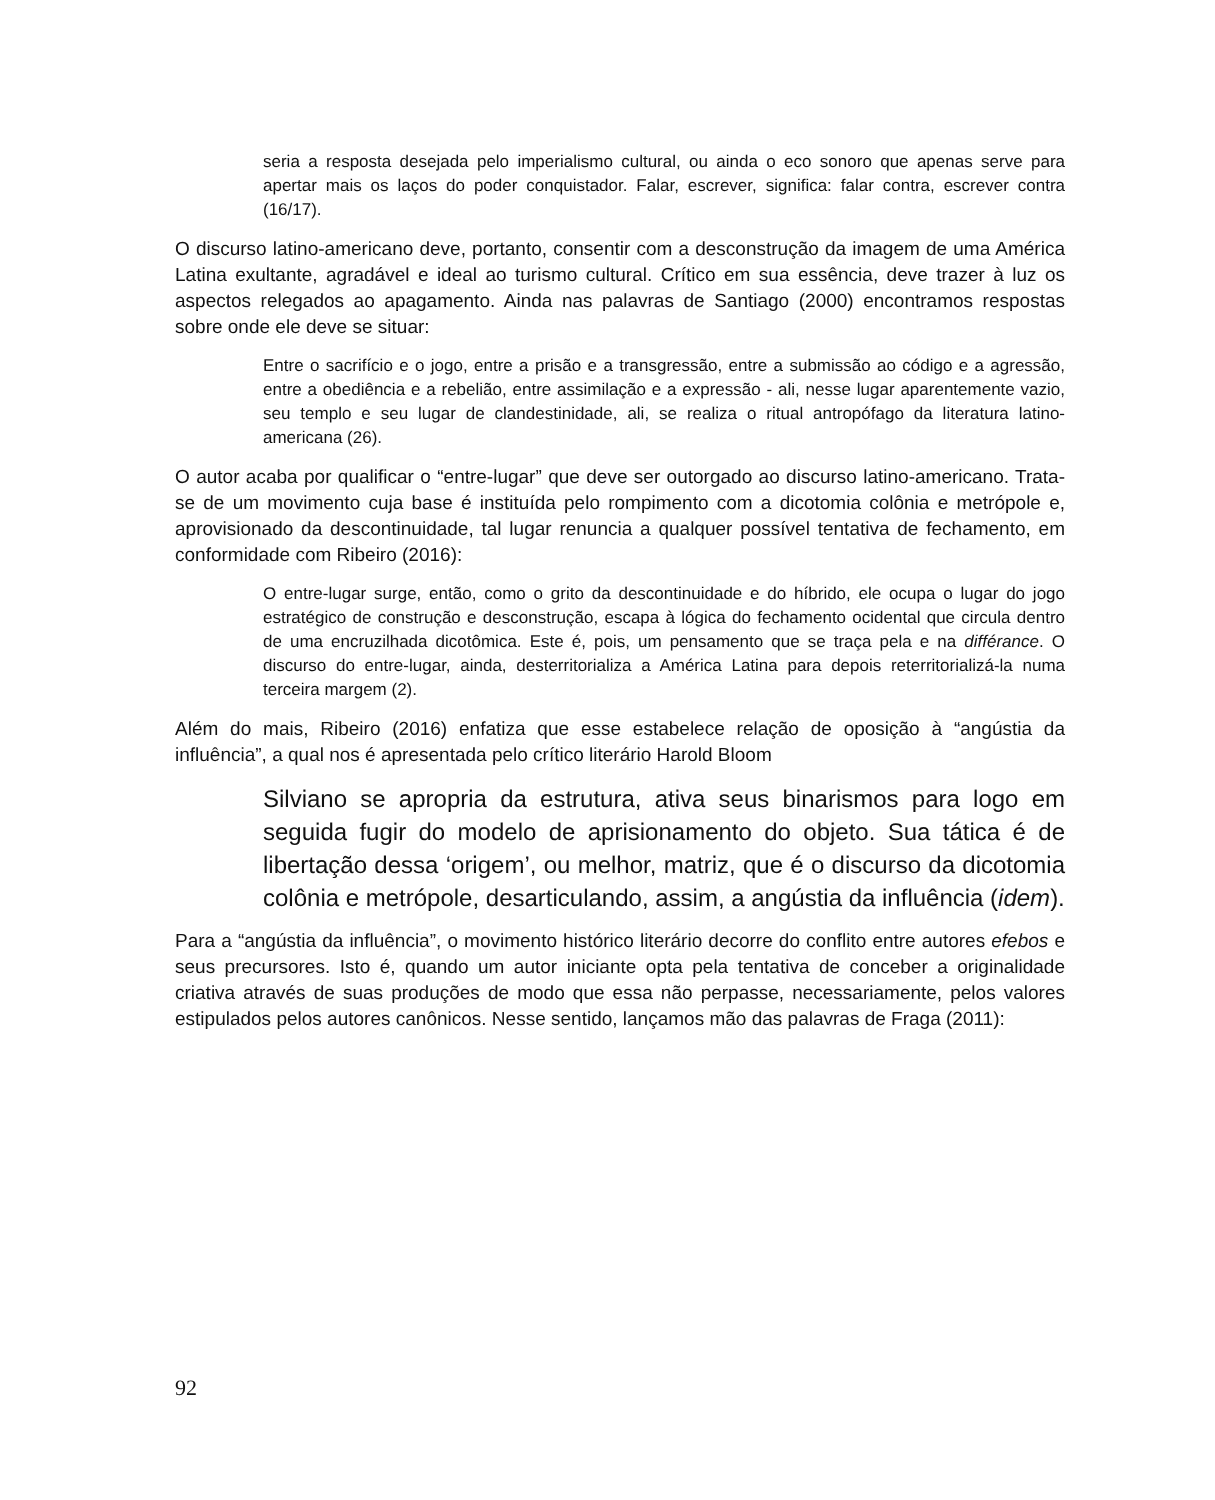seria a resposta desejada pelo imperialismo cultural, ou ainda o eco sonoro que apenas serve para apertar mais os laços do poder conquistador. Falar, escrever, significa: falar contra, escrever contra (16/17).
O discurso latino-americano deve, portanto, consentir com a desconstrução da imagem de uma América Latina exultante, agradável e ideal ao turismo cultural. Crítico em sua essência, deve trazer à luz os aspectos relegados ao apagamento. Ainda nas palavras de Santiago (2000) encontramos respostas sobre onde ele deve se situar:
Entre o sacrifício e o jogo, entre a prisão e a transgressão, entre a submissão ao código e a agressão, entre a obediência e a rebelião, entre assimilação e a expressão - ali, nesse lugar aparentemente vazio, seu templo e seu lugar de clandestinidade, ali, se realiza o ritual antropófago da literatura latino-americana (26).
O autor acaba por qualificar o “entre-lugar” que deve ser outorgado ao discurso latino-americano. Trata-se de um movimento cuja base é instituída pelo rompimento com a dicotomia colônia e metrópole e, aprovisionado da descontinuidade, tal lugar renuncia a qualquer possível tentativa de fechamento, em conformidade com Ribeiro (2016):
O entre-lugar surge, então, como o grito da descontinuidade e do híbrido, ele ocupa o lugar do jogo estratégico de construção e desconstrução, escapa à lógica do fechamento ocidental que circula dentro de uma encruzilhada dicotômica. Este é, pois, um pensamento que se traça pela e na différance. O discurso do entre-lugar, ainda, desterritorializa a América Latina para depois reterritorializá-la numa terceira margem (2).
Além do mais, Ribeiro (2016) enfatiza que esse estabelece relação de oposição à “angústia da influência”, a qual nos é apresentada pelo crítico literário Harold Bloom
Silviano se apropria da estrutura, ativa seus binarismos para logo em seguida fugir do modelo de aprisionamento do objeto. Sua tática é de libertação dessa ‘origem’, ou melhor, matriz, que é o discurso da dicotomia colônia e metrópole, desarticulando, assim, a angústia da influência (idem).
Para a “angústia da influência”, o movimento histórico literário decorre do conflito entre autores efebos e seus precursores. Isto é, quando um autor iniciante opta pela tentativa de conceber a originalidade criativa através de suas produções de modo que essa não perpasse, necessariamente, pelos valores estipulados pelos autores canônicos. Nesse sentido, lançamos mão das palavras de Fraga (2011):
92